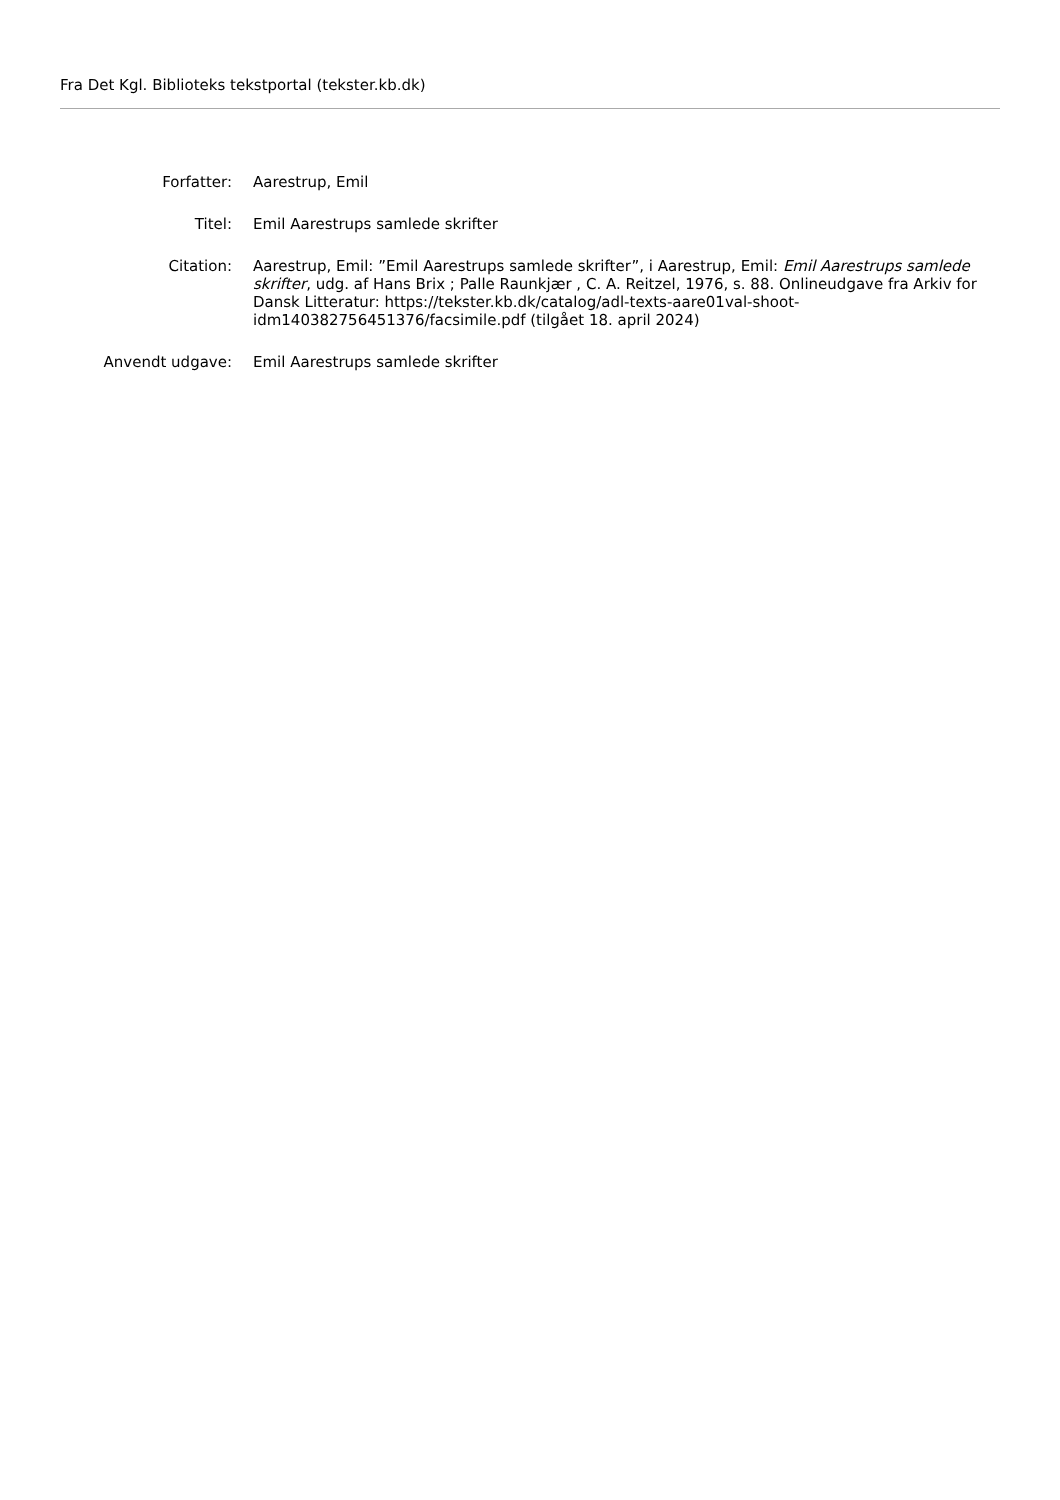Fra Det Kgl. Biblioteks tekstportal (tekster.kb.dk)
Forfatter: Aarestrup, Emil
Titel: Emil Aarestrups samlede skrifter
Citation: Aarestrup, Emil: ”Emil Aarestrups samlede skrifter”, i Aarestrup, Emil: Emil Aarestrups samlede skrifter, udg. af Hans Brix ; Palle Raunkjær , C. A. Reitzel, 1976, s. 88. Onlineudgave fra Arkiv for Dansk Litteratur: https://tekster.kb.dk/catalog/adl-texts-aare01val-shoot-idm140382756451376/facsimile.pdf (tilgået 18. april 2024)
Anvendt udgave: Emil Aarestrups samlede skrifter